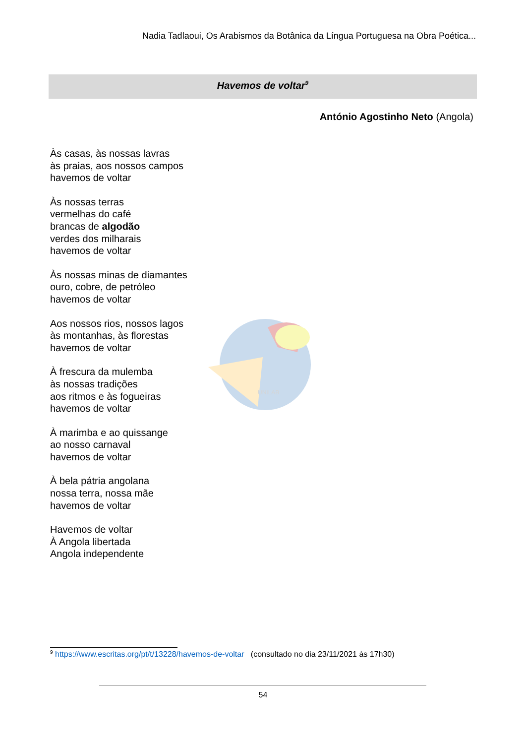Nadia Tadlaoui, Os Arabismos da Botânica da Língua Portuguesa na Obra Poética...
Havemos de voltar<sup>9</sup>
António Agostinho Neto (Angola)
Às casas, às nossas lavras
às praias, aos nossos campos
havemos de voltar
Às nossas terras
vermelhas do café
brancas de algodão
verdes dos milharais
havemos de voltar
Às nossas minas de diamantes
ouro, cobre, de petróleo
havemos de voltar
Aos nossos rios, nossos lagos
às montanhas, às florestas
havemos de voltar
À frescura da mulemba
às nossas tradições
aos ritmos e às fogueiras
havemos de voltar
À marimba e ao quissange
ao nosso carnaval
havemos de voltar
À bela pátria angolana
nossa terra, nossa mãe
havemos de voltar
Havemos de voltar
À Angola libertada
Angola independente
UNILAB
<sup>9</sup> https://www.escritas.org/pt/t/13228/havemos-de-voltar (consultado no dia 23/11/2021 às 17h30)
54